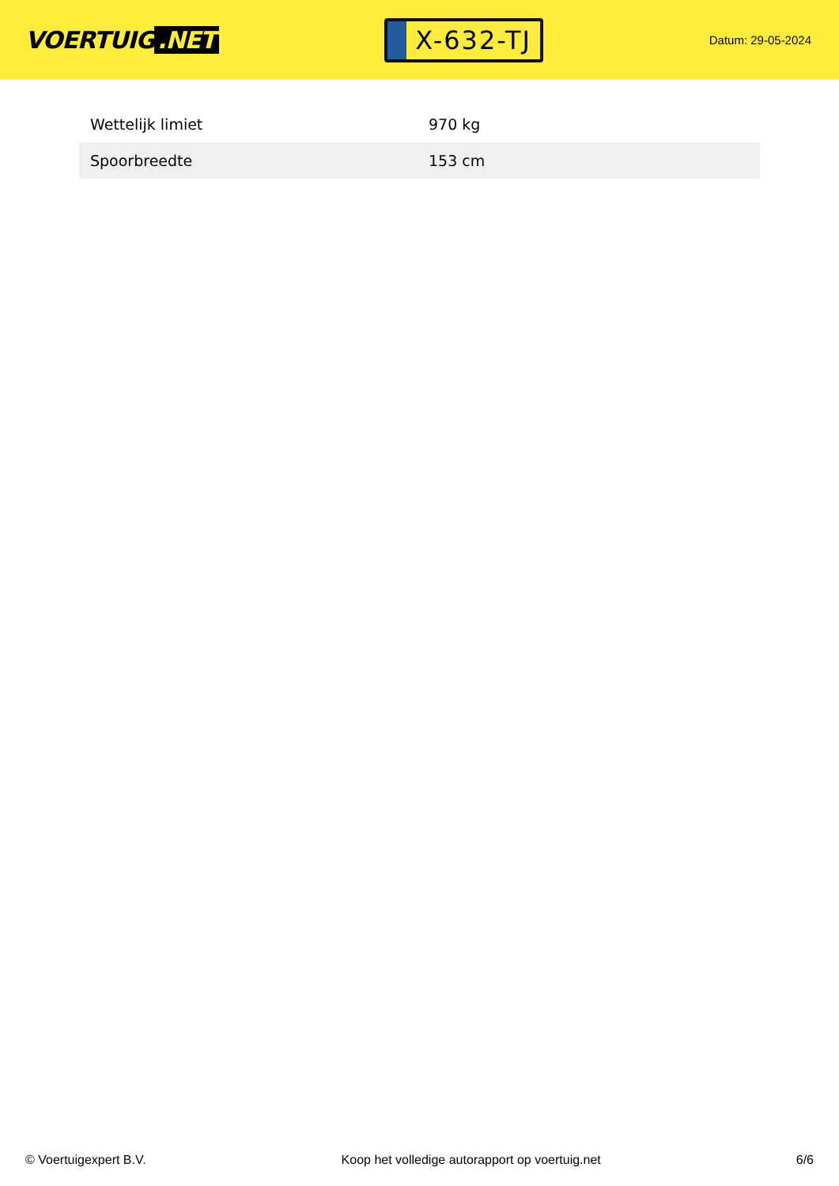VOERTUIG.NET
X-632-TJ
Datum: 29-05-2024
| Wettelijk limiet | 970 kg |
| Spoorbreedte | 153 cm |
© Voertuigexpert B.V. Koop het volledige autorapport op voertuig.net 6/6